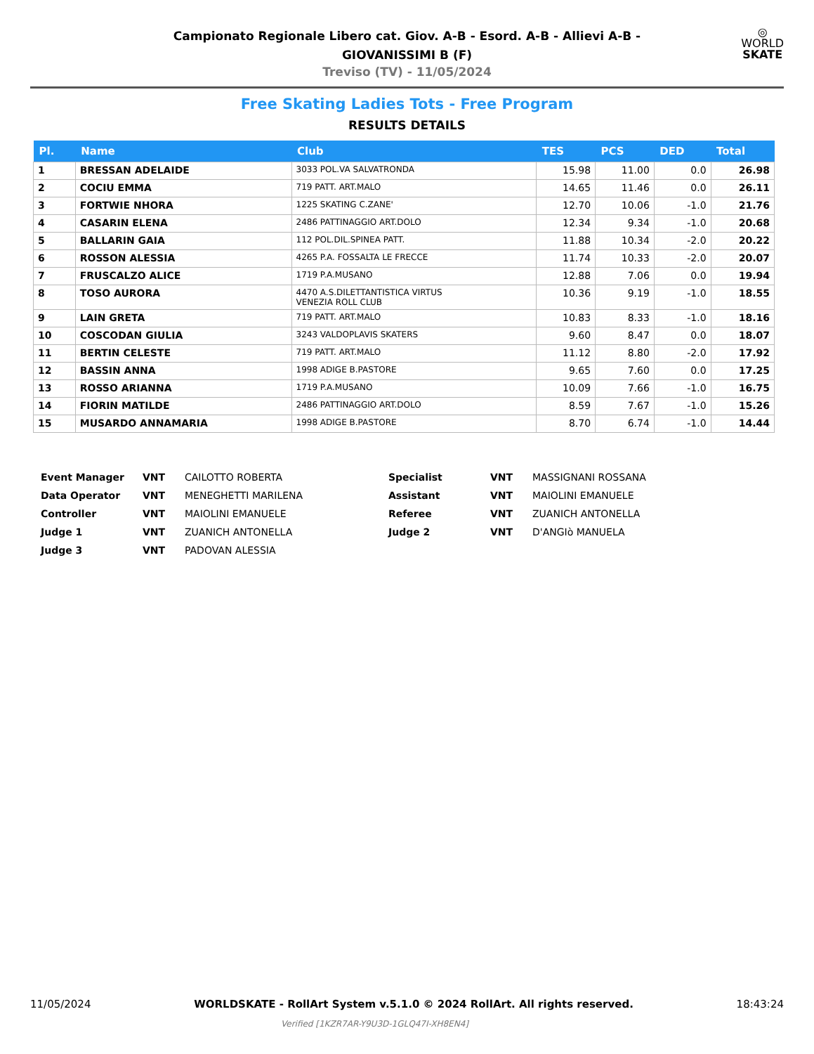Campionato Regionale Libero cat. Giov. A-B - Esord. A-B - Allievi A-B -
GIOVANISSIMI B (F)
Treviso (TV) - 11/05/2024
◎
WORLD
SKATE
Free Skating Ladies Tots - Free Program
RESULTS DETAILS
| Pl. | Name | Club | TES | PCS | DED | Total |
| --- | --- | --- | --- | --- | --- | --- |
| 1 | BRESSAN ADELAIDE | 3033 POL.VA SALVATRONDA | 15.98 | 11.00 | 0.0 | 26.98 |
| 2 | COCIU EMMA | 719 PATT. ART.MALO | 14.65 | 11.46 | 0.0 | 26.11 |
| 3 | FORTWIE NHORA | 1225 SKATING C.ZANE' | 12.70 | 10.06 | -1.0 | 21.76 |
| 4 | CASARIN ELENA | 2486 PATTINAGGIO ART.DOLO | 12.34 | 9.34 | -1.0 | 20.68 |
| 5 | BALLARIN GAIA | 112 POL.DIL.SPINEA PATT. | 11.88 | 10.34 | -2.0 | 20.22 |
| 6 | ROSSON ALESSIA | 4265 P.A. FOSSALTA LE FRECCE | 11.74 | 10.33 | -2.0 | 20.07 |
| 7 | FRUSCALZO ALICE | 1719 P.A.MUSANO | 12.88 | 7.06 | 0.0 | 19.94 |
| 8 | TOSO AURORA | 4470 A.S.DILETTANTISTICA VIRTUS VENEZIA ROLL CLUB | 10.36 | 9.19 | -1.0 | 18.55 |
| 9 | LAIN GRETA | 719 PATT. ART.MALO | 10.83 | 8.33 | -1.0 | 18.16 |
| 10 | COSCODAN GIULIA | 3243 VALDOPLAVIS SKATERS | 9.60 | 8.47 | 0.0 | 18.07 |
| 11 | BERTIN CELESTE | 719 PATT. ART.MALO | 11.12 | 8.80 | -2.0 | 17.92 |
| 12 | BASSIN ANNA | 1998 ADIGE B.PASTORE | 9.65 | 7.60 | 0.0 | 17.25 |
| 13 | ROSSO ARIANNA | 1719 P.A.MUSANO | 10.09 | 7.66 | -1.0 | 16.75 |
| 14 | FIORIN MATILDE | 2486 PATTINAGGIO ART.DOLO | 8.59 | 7.67 | -1.0 | 15.26 |
| 15 | MUSARDO ANNAMARIA | 1998 ADIGE B.PASTORE | 8.70 | 6.74 | -1.0 | 14.44 |
| Event Manager | VNT | CAILOTTO ROBERTA | Specialist | VNT | MASSIGNANI ROSSANA |
| Data Operator | VNT | MENEGHETTI MARILENA | Assistant | VNT | MAIOLINI EMANUELE |
| Controller | VNT | MAIOLINI EMANUELE | Referee | VNT | ZUANICH ANTONELLA |
| Judge 1 | VNT | ZUANICH ANTONELLA | Judge 2 | VNT | D'ANGIò MANUELA |
| Judge 3 | VNT | PADOVAN ALESSIA | | | |
11/05/2024 WORLDSKATE - RollArt System v.5.1.0 © 2024 RollArt. All rights reserved. 18:43:24
Verified [1KZR7AR-Y9U3D-1GLQ47I-XH8EN4]